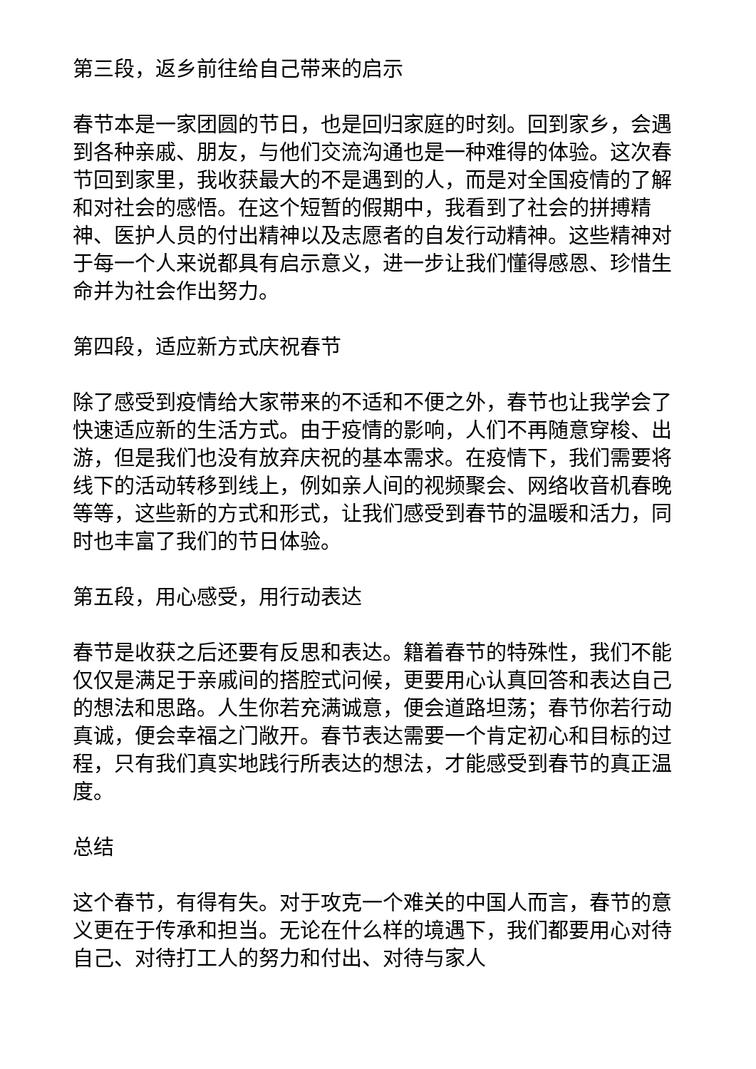第三段，返乡前往给自己带来的启示
春节本是一家团圆的节日，也是回归家庭的时刻。回到家乡，会遇到各种亲戚、朋友，与他们交流沟通也是一种难得的体验。这次春节回到家里，我收获最大的不是遇到的人，而是对全国疫情的了解和对社会的感悟。在这个短暂的假期中，我看到了社会的拼搏精神、医护人员的付出精神以及志愿者的自发行动精神。这些精神对于每一个人来说都具有启示意义，进一步让我们懂得感恩、珍惜生命并为社会作出努力。
第四段，适应新方式庆祝春节
除了感受到疫情给大家带来的不适和不便之外，春节也让我学会了快速适应新的生活方式。由于疫情的影响，人们不再随意穿梭、出游，但是我们也没有放弃庆祝的基本需求。在疫情下，我们需要将线下的活动转移到线上，例如亲人间的视频聚会、网络收音机春晚等等，这些新的方式和形式，让我们感受到春节的温暖和活力，同时也丰富了我们的节日体验。
第五段，用心感受，用行动表达
春节是收获之后还要有反思和表达。籍着春节的特殊性，我们不能仅仅是满足于亲戚间的搭腔式问候，更要用心认真回答和表达自己的想法和思路。人生你若充满诚意，便会道路坦荡；春节你若行动真诚，便会幸福之门敞开。春节表达需要一个肯定初心和目标的过程，只有我们真实地践行所表达的想法，才能感受到春节的真正温度。
总结
这个春节，有得有失。对于攻克一个难关的中国人而言，春节的意义更在于传承和担当。无论在什么样的境遇下，我们都要用心对待自己、对待打工人的努力和付出、对待与家人